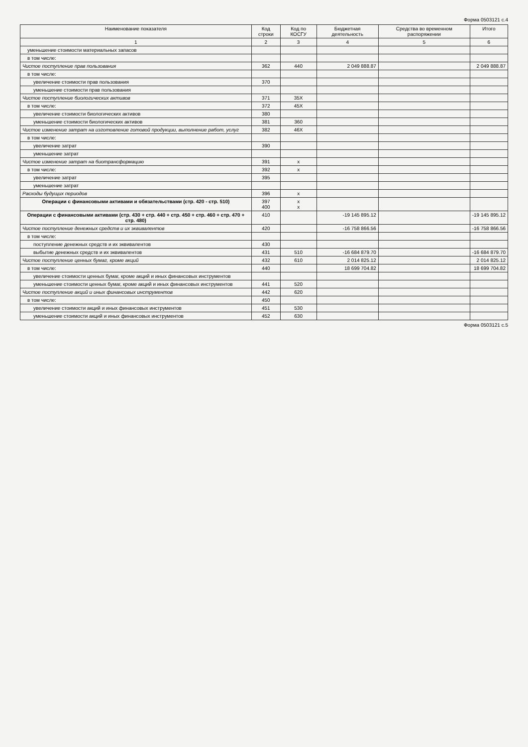Форма 0503121 с.4
| Наименование показателя | Код строки | Код по КОСГУ | Бюджетная деятельность | Средства во временном распоряжении | Итого |
| --- | --- | --- | --- | --- | --- |
| 1 | 2 | 3 | 4 | 5 | 6 |
| уменьшение стоимости материальных запасов | | | | | |
| в том числе: | | | | | |
| Чистое поступление прав пользования | 362 | 440 | 2 049 888.87 | | 2 049 888.87 |
| в том числе: | | | | | |
| увеличение стоимости прав пользования | 370 | | | | |
| уменьшение стоимости прав пользования | | | | | |
| Чистое поступление биологических активов | 371 | 35X | | | |
| в том числе: | 372 | 45X | | | |
| увеличение стоимости биологических активов | 380 | | | | |
| уменьшение стоимости биологических активов | 381 | 360 | | | |
| Чистое изменение затрат на изготовление готовой продукции, выполнение работ, услуг | 382 | 46X | | | |
| в том числе: | | | | | |
| увеличение затрат | 390 | | | | |
| уменьшение затрат | | | | | |
| Чистое изменение затрат на биотрансформацию | 391 | x | | | |
| в том числе: | 392 | x | | | |
| увеличение затрат | 395 | | | | |
| уменьшение затрат | | | | | |
| Расходы будущих периодов | 396 | x | | | |
| Операции с финансовыми активами и обязательствами (стр. 420 - стр. 510) | 397 400 | x x | | | |
| Операции с финансовыми активами (стр. 430 + стр. 440 + стр. 450 + стр. 460 + стр. 470 + стр. 480) | 410 | | -19 145 895.12 | | -19 145 895.12 |
| Чистое поступление денежных средств и их эквивалентов | 420 | | -16 758 866.56 | | -16 758 866.56 |
| в том числе: | | | | | |
| поступление денежных средств и их эквивалентов | 430 | | | | |
| выбытие денежных средств и их эквивалентов | 431 | 510 | -16 684 879.70 | | -16 684 879.70 |
| Чистое поступление ценных бумаг, кроме акций | 432 | 610 | 2 014 825.12 | | 2 014 825.12 |
| в том числе: | 440 | | 18 699 704.82 | | 18 699 704.82 |
| увеличение стоимости ценных бумаг, кроме акций и иных финансовых инструментов | | | | | |
| уменьшение стоимости ценных бумаг, кроме акций и иных финансовых инструментов | 441 | 520 | | | |
| Чистое поступление акций и иных финансовых инструментов | 442 | 620 | | | |
| в том числе: | 450 | | | | |
| увеличение стоимости акций и иных финансовых инструментов | 451 | 530 | | | |
| уменьшение стоимости акций и иных финансовых инструментов | 452 | 630 | | | |
Форма 0503121 с.5